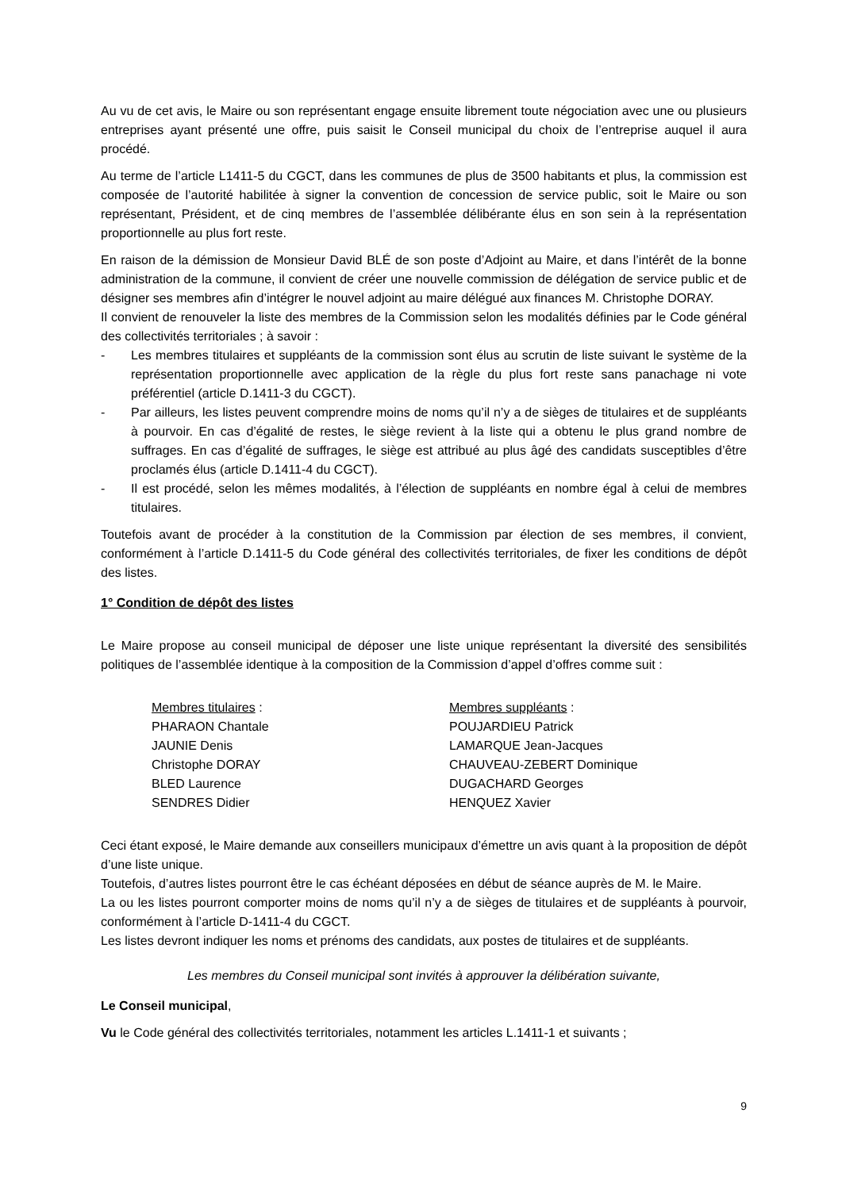Au vu de cet avis, le Maire ou son représentant engage ensuite librement toute négociation avec une ou plusieurs entreprises ayant présenté une offre, puis saisit le Conseil municipal du choix de l’entreprise auquel il aura procédé.
Au terme de l’article L1411-5 du CGCT, dans les communes de plus de 3500 habitants et plus, la commission est composée de l’autorité habilitée à signer la convention de concession de service public, soit le Maire ou son représentant, Président, et de cinq membres de l’assemblée délibérante élus en son sein à la représentation proportionnelle au plus fort reste.
En raison de la démission de Monsieur David BLÉ de son poste d’Adjoint au Maire, et dans l’intérêt de la bonne administration de la commune, il convient de créer une nouvelle commission de délégation de service public et de désigner ses membres afin d’intégrer le nouvel adjoint au maire délégué aux finances M. Christophe DORAY.
Il convient de renouveler la liste des membres de la Commission selon les modalités définies par le Code général des collectivités territoriales ; à savoir :
- Les membres titulaires et suppléants de la commission sont élus au scrutin de liste suivant le système de la représentation proportionnelle avec application de la règle du plus fort reste sans panachage ni vote préférentiel (article D.1411-3 du CGCT).
- Par ailleurs, les listes peuvent comprendre moins de noms qu’il n’y a de sièges de titulaires et de suppléants à pourvoir. En cas d’égalité de restes, le siège revient à la liste qui a obtenu le plus grand nombre de suffrages. En cas d’égalité de suffrages, le siège est attribué au plus âgé des candidats susceptibles d’être proclamés élus (article D.1411-4 du CGCT).
- Il est procédé, selon les mêmes modalités, à l’élection de suppléants en nombre égal à celui de membres titulaires.
Toutefois avant de procéder à la constitution de la Commission par élection de ses membres, il convient, conformément à l’article D.1411-5 du Code général des collectivités territoriales, de fixer les conditions de dépôt des listes.
1° Condition de dépôt des listes
Le Maire propose au conseil municipal de déposer une liste unique représentant la diversité des sensibilités politiques de l’assemblée identique à la composition de la Commission d’appel d’offres comme suit :
Membres titulaires :
PHARAON Chantale
JAUNIE Denis
Christophe DORAY
BLED Laurence
SENDRES Didier
Membres suppléants :
POUJARDIEU Patrick
LAMARQUE Jean-Jacques
CHAUVEAU-ZEBERT Dominique
DUGACHARD Georges
HENQUEZ Xavier
Ceci étant exposé, le Maire demande aux conseillers municipaux d’émettre un avis quant à la proposition de dépôt d’une liste unique.
Toutefois, d’autres listes pourront être le cas échéant déposées en début de séance auprès de M. le Maire.
La ou les listes pourront comporter moins de noms qu’il n’y a de sièges de titulaires et de suppléants à pourvoir, conformément à l’article D-1411-4 du CGCT.
Les listes devront indiquer les noms et prénoms des candidats, aux postes de titulaires et de suppléants.
Les membres du Conseil municipal sont invités à approuver la délibération suivante,
Le Conseil municipal,
Vu le Code général des collectivités territoriales, notamment les articles L.1411-1 et suivants ;
9